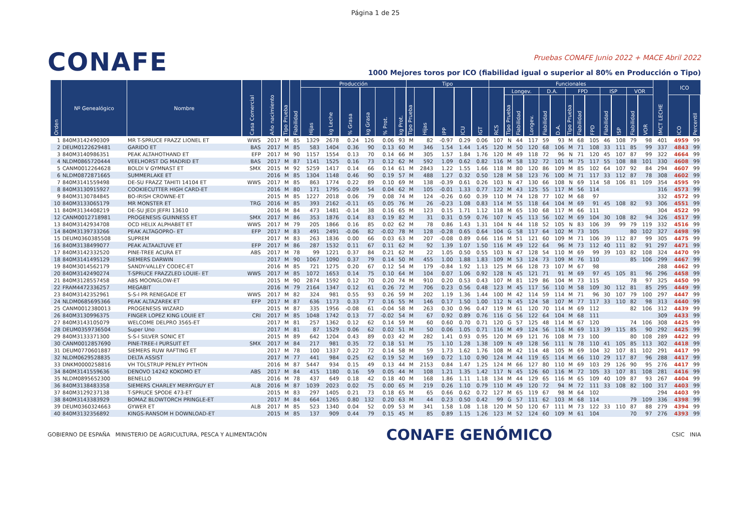Página 1 de 25
CONAFE
Pruebas CONAFE Junio 2022 + MACE Abril 2022
1000 Mejores toros por ICO (fiabilidad igual o superior al 80% en Producción o Tipo)
| Orden | Nº Genealógico | Nombre | Casa Comercial | Año nacimiento | Tipo Prueba | Fiabilidad | Producción | | | | | | Tipo | | | | | Funcionales | | | | | | | | | | | | | IMCT LECHE | ICO | |
| --- | --- | --- | --- | --- | --- | --- | --- | --- | --- | --- | --- | --- | --- | --- | --- | --- | --- | --- | --- | --- | --- | --- | --- | --- | --- | --- | --- | --- | --- | --- | --- | --- | --- |
| | | | | | | | Hijas | kg Leche | % Grasa | kg Grasa | % Prot. | kg Prot. | Tipo Prueba | Hijas | IPP | ICU | IGT | RCS | Longev. | | | D.A. | | FPD | | | ISP | | VOR | | | | |
| | | | | | | | | | | | | | | | | | | | Tipo Prueba | Fiabilidad | Longev. | Fiabilidad | D.A. | Tipo Prueba | Fiabilidad | FPD | Fiabilidad | ISP | Fiabilidad | VOR | | ICO | Percentil |
| 1 | 840M3142490309 | MR T-SPRUCE FRAZZ LIONEL ET | WWS | 2017 | M | 85 | 1329 | 2678 | 0.24 | 126 | 0.06 | 93 | M | 82 | -0.97 | 0.29 | 0.06 | 107 | N | 44 | 117 | 59 | 93 | M | 68 | 105 | 46 | 108 | 79 | 98 | 401 | 4959 | 99 |
| 2 | DEUM0122629481 | GARIDO ET | BAS | 2017 | M | 85 | 583 | 1404 | 0.36 | 90 | 0.13 | 60 | M | 346 | 1.54 | 1.44 | 1.45 | 120 | M | 50 | 120 | 68 | 106 | M | 71 | 108 | 33 | 111 | 85 | 99 | 337 | 4843 | 99 |
| 3 | 840M3140986351 | PEAK ALTAHOTHAND ET | EFP | 2017 | M | 90 | 1157 | 1554 | 0.13 | 70 | 0.14 | 66 | M | 305 | 1.57 | 1.84 | 1.76 | 120 | M | 49 | 118 | 72 | 96 | N | 71 | 120 | 45 | 107 | 87 | 99 | 322 | 4664 | 99 |
| 4 | NLDM0865720444 | VEELHORST DG MADRID ET | BAS | 2017 | M | 87 | 1141 | 1525 | 0.16 | 73 | 0.12 | 62 | M | 592 | 1.09 | 0.62 | 0.82 | 116 | M | 58 | 132 | 72 | 101 | M | 75 | 117 | 55 | 108 | 88 | 101 | 330 | 4608 | 99 |
| 5 | CANM0012264628 | BOLDI V GYMNAST ET | SMX | 2015 | M | 92 | 5259 | 1417 | 0.14 | 66 | 0.14 | 61 | M | 2843 | 1.22 | 1.55 | 1.66 | 118 | M | 80 | 120 | 86 | 109 | M | 85 | 102 | 64 | 107 | 92 | 84 | 294 | 4607 | 99 |
| 6 | NLDM0872871665 | SUMMERLAKE ET | | 2016 | M | 85 | 1304 | 1148 | 0.46 | 90 | 0.19 | 57 | M | 488 | 1.27 | 0.32 | 0.50 | 128 | M | 58 | 123 | 76 | 100 | M | 71 | 117 | 33 | 112 | 87 | 78 | 308 | 4602 | 99 |
| 7 | 840M3141559498 | DE-SU FRAZZ TAHITI 14104 ET | WWS | 2017 | M | 85 | 863 | 1774 | 0.22 | 89 | 0.10 | 69 | M | 138 | -0.39 | 0.61 | 0.26 | 103 | N | 47 | 130 | 66 | 108 | N | 69 | 114 | 58 | 106 | 81 | 109 | 354 | 4595 | 99 |
| 8 | 840M3130915927 | COOKIECUTTER HIGH CARD-ET | | 2016 | M | 80 | 171 | 1795 | -0.09 | 54 | 0.04 | 62 | M | 105 | -0.01 | 1.33 | 0.77 | 122 | M | 43 | 125 | 55 | 117 | M | 56 | 114 | | | | | 316 | 4573 | 99 |
| 9 | 840M3130784845 | BO-IRISH CROWNE-ET | | 2015 | M | 85 | 1227 | 2018 | 0.06 | 79 | 0.08 | 74 | M | 124 | -0.26 | 0.60 | 0.39 | 110 | M | 74 | 128 | 77 | 102 | M | 68 | 97 | | | | | 332 | 4572 | 99 |
| 10 | 840M3133065179 | MR MONSTER ET | TRG | 2016 | M | 85 | 393 | 2162 | -0.11 | 65 | 0.05 | 76 | M | 26 | -0.23 | 1.08 | 0.83 | 114 | M | 55 | 118 | 64 | 104 | M | 69 | 91 | 45 | 108 | 82 | 93 | 306 | 4551 | 99 |
| 11 | 840M3134408219 | DE-SU JEDI JEFRI 13610 | | 2016 | M | 84 | 473 | 1481 | -0.14 | 38 | 0.16 | 65 | M | 123 | 0.15 | 1.71 | 1.12 | 118 | M | 65 | 130 | 68 | 117 | M | 66 | 111 | | | | | 304 | 4522 | 99 |
| 12 | CANM0012718981 | PROGENESIS GUINNESS ET | SMX | 2017 | M | 86 | 353 | 1876 | 0.14 | 83 | 0.19 | 82 | M | 31 | 0.31 | 0.59 | 0.76 | 107 | N | 45 | 113 | 56 | 102 | M | 69 | 104 | 30 | 108 | 82 | 94 | 326 | 4517 | 99 |
| 13 | 840M3142934708 | OCD HELIX ALPHABET ET | WWS | 2017 | M | 79 | 205 | 1866 | 0.16 | 85 | 0.02 | 62 | M | 78 | 0.86 | 1.43 | 1.31 | 104 | N | 44 | 118 | 52 | 105 | N | 83 | 106 | 39 | 99 | 79 | 119 | 332 | 4516 | 99 |
| 14 | 840M3139733266 | PEAK ALTAGOPRO- ET | EFP | 2017 | M | 83 | 491 | 2491 | -0.06 | 82 | -0.02 | 78 | M | 128 | -0.28 | 0.65 | 0.64 | 104 | G | 58 | 117 | 64 | 102 | M | 73 | 105 | | | 80 | 102 | 327 | 4498 | 99 |
| 15 | DEUM0360385508 | SUPREM | | 2017 | M | 83 | 263 | 1836 | 0.00 | 66 | 0.03 | 63 | M | 207 | -0.08 | 0.89 | 0.66 | 116 | M | 51 | 121 | 60 | 109 | M | 71 | 106 | 39 | 112 | 87 | 99 | 305 | 4475 | 99 |
| 16 | 840M3138499077 | PEAK ALTAALTUVE ET | EFP | 2017 | M | 86 | 287 | 1532 | 0.11 | 67 | 0.11 | 62 | M | 92 | 1.39 | 1.07 | 1.50 | 116 | M | 49 | 122 | 64 | 96 | M | 73 | 112 | 40 | 111 | 82 | 91 | 297 | 4471 | 99 |
| 17 | 840M3142332520 | PINE-TREE ACURA ET | ABS | 2017 | M | 78 | 99 | 1221 | 0.37 | 84 | 0.21 | 62 | M | 22 | 1.05 | 0.50 | 0.55 | 103 | N | 47 | 128 | 54 | 110 | M | 69 | 99 | 39 | 103 | 82 | 108 | 324 | 4470 | 99 |
| 18 | 840M3141495129 | SIEMERS DARWIN | | 2017 | M | 90 | 1067 | 1090 | 0.37 | 79 | 0.14 | 50 | M | 455 | 1.00 | 1.88 | 1.83 | 109 | M | 53 | 124 | 73 | 109 | M | 76 | 110 | | | 85 | 106 | 299 | 4467 | 99 |
| 19 | 840M3014562179 | SANDY-VALLEY CODEC-ET | | 2016 | M | 85 | 721 | 1275 | 0.20 | 67 | 0.12 | 54 | M | 179 | -0.84 | 1.92 | 1.13 | 125 | M | 66 | 128 | 73 | 107 | M | 67 | 98 | | | | | 288 | 4462 | 99 |
| 20 | 840M3142490274 | T-SPRUCE FRAZZLED LOUIE- ET | WWS | 2017 | M | 85 | 1072 | 1653 | 0.14 | 75 | 0.10 | 64 | M | 104 | 0.07 | 1.06 | 0.92 | 128 | N | 45 | 121 | 71 | 91 | M | 69 | 97 | 45 | 105 | 81 | 96 | 296 | 4458 | 99 |
| 21 | 840M3128557458 | ABS MOONGLOW-ET | | 2015 | M | 90 | 2874 | 1592 | 0.12 | 70 | 0.20 | 74 | M | 910 | 0.20 | 0.53 | 0.43 | 107 | M | 81 | 129 | 86 | 104 | M | 73 | 115 | | | 78 | 97 | 325 | 4450 | 99 |
| 22 | FRAM4472336257 | MEGABIT | | 2016 | M | 79 | 2164 | 1347 | 0.12 | 61 | 0.26 | 72 | M | 706 | 0.23 | 0.56 | 0.48 | 123 | M | 45 | 117 | 56 | 110 | M | 58 | 109 | 30 | 112 | 81 | 85 | 295 | 4449 | 99 |
| 23 | 840M3142352961 | S-S-I PR RENEGADE ET | WWS | 2017 | M | 82 | 324 | 981 | 0.55 | 93 | 0.26 | 59 | M | 202 | 1.19 | 1.36 | 1.44 | 100 | M | 42 | 114 | 59 | 114 | M | 71 | 96 | 30 | 107 | 79 | 100 | 297 | 4447 | 99 |
| 24 | NLDM0685695366 | PEAK ALTAZAREK ET | EFP | 2017 | M | 87 | 636 | 1173 | 0.33 | 77 | 0.16 | 55 | M | 146 | 0.17 | 1.50 | 1.00 | 112 | N | 45 | 124 | 58 | 107 | M | 77 | 117 | 33 | 110 | 82 | 98 | 313 | 4440 | 99 |
| 25 | CANM0012380013 | PROGENESIS WIZARD | | 2015 | M | 87 | 335 | 1956 | -0.08 | 61 | -0.04 | 58 | M | 263 | 0.30 | 0.96 | 0.47 | 119 | M | 61 | 120 | 70 | 114 | M | 69 | 112 | | | 82 | 106 | 312 | 4439 | 99 |
| 26 | 840M3130996375 | FINGER LOPEZ KING LOUIE ET | CRI | 2017 | M | 85 | 1048 | 1742 | 0.13 | 77 | -0.02 | 54 | M | 67 | 0.92 | 0.89 | 0.76 | 116 | G | 56 | 122 | 64 | 104 | M | 68 | 111 | | | | | 309 | 4433 | 99 |
| 27 | 840M3143105079 | WELCOME DELPRO 3565-ET | | 2017 | M | 81 | 257 | 1362 | 0.12 | 62 | 0.14 | 59 | M | 60 | 0.60 | 0.70 | 0.71 | 120 | G | 57 | 125 | 48 | 114 | M | 67 | 120 | | | 74 | 106 | 308 | 4425 | 99 |
| 28 | DEUM0359736504 | Super Uno | | 2017 | M | 81 | 87 | 1529 | 0.06 | 62 | 0.02 | 51 | M | 50 | 0.06 | 1.05 | 0.71 | 116 | M | 49 | 124 | 56 | 116 | M | 69 | 113 | 39 | 115 | 85 | 90 | 292 | 4425 | 99 |
| 29 | 840M3133371300 | S-S-I SILVER SONIC ET | | 2015 | M | 89 | 642 | 1204 | 0.43 | 89 | 0.03 | 42 | M | 282 | 1.41 | 0.93 | 0.95 | 120 | M | 69 | 121 | 76 | 108 | M | 73 | 100 | | | 80 | 108 | 289 | 4422 | 99 |
| 30 | CANM0012857690 | PINE-TREE-I PURSUIT ET | SMX | 2017 | M | 84 | 217 | 981 | 0.35 | 72 | 0.18 | 51 | M | 75 | 1.10 | 1.28 | 1.38 | 109 | N | 49 | 128 | 56 | 111 | N | 78 | 110 | 41 | 105 | 85 | 113 | 302 | 4418 | 99 |
| 31 | DEUM0770601887 | SIEMERS RUW RAFTING ET | | 2017 | M | 78 | 100 | 1337 | 0.22 | 72 | 0.14 | 58 | M | 59 | 1.73 | 1.62 | 1.76 | 108 | M | 42 | 114 | 48 | 105 | M | 69 | 104 | 32 | 107 | 81 | 102 | 291 | 4417 | 99 |
| 32 | NLDM0629528835 | DELTA ASSIST | | 2017 | M | 77 | 441 | 984 | 0.25 | 62 | 0.19 | 52 | M | 169 | 0.72 | 1.10 | 0.90 | 124 | M | 44 | 119 | 65 | 114 | M | 66 | 110 | 29 | 117 | 87 | 96 | 288 | 4417 | 99 |
| 33 | DNKM0000258816 | VH TOLSTRUP PENLEY PYTHON | | 2016 | M | 87 | 5447 | 934 | 0.15 | 49 | 0.13 | 44 | M | 2153 | 0.84 | 1.47 | 1.25 | 124 | M | 66 | 127 | 80 | 110 | M | 69 | 103 | 29 | 126 | 90 | 95 | 276 | 4417 | 99 |
| 34 | 840M3141559636 | DENOVO 14242 KOKOMO ET | ABS | 2017 | M | 84 | 415 | 1180 | 0.16 | 59 | 0.05 | 44 | M | 108 | 1.21 | 1.35 | 1.42 | 117 | N | 45 | 126 | 60 | 116 | M | 72 | 105 | 33 | 107 | 81 | 108 | 281 | 4416 | 99 |
| 35 | NLDM0895652300 | BENELLO | | 2016 | M | 78 | 437 | 649 | 0.18 | 42 | 0.18 | 40 | M | 168 | 1.86 | 1.11 | 1.18 | 134 | M | 44 | 129 | 65 | 116 | M | 65 | 109 | 40 | 109 | 87 | 93 | 267 | 4404 | 99 |
| 36 | 840M3138483358 | SIEMERS CHARLEY MERRYGUY ET | ALB | 2016 | M | 87 | 1039 | 2023 | 0.02 | 75 | 0.00 | 65 | M | 219 | 0.26 | 1.10 | 0.79 | 110 | M | 49 | 120 | 72 | 94 | M | 72 | 111 | 33 | 108 | 82 | 100 | 317 | 4403 | 99 |
| 37 | 840M3129237138 | T-SPRUCE SPODE 473-ET | | 2015 | M | 83 | 297 | 1405 | 0.21 | 73 | 0.18 | 65 | M | 65 | 0.66 | 0.62 | 0.72 | 127 | M | 65 | 119 | 67 | 98 | M | 64 | 102 | | | | | 294 | 4403 | 99 |
| 38 | 840M3143383929 | BOMAZ BLOWTORCH PRINGLE-ET | | 2017 | M | 84 | 664 | 1265 | 0.80 | 132 | 0.20 | 63 | M | 44 | 0.23 | 0.50 | 0.42 | 99 | G | 57 | 111 | 62 | 103 | M | 68 | 114 | | | 79 | 109 | 336 | 4398 | 99 |
| 39 | DEUM0360324663 | GYWER ET | ALB | 2017 | M | 85 | 523 | 1340 | 0.04 | 52 | 0.09 | 53 | M | 341 | 1.58 | 1.08 | 1.18 | 120 | M | 50 | 120 | 67 | 111 | M | 73 | 122 | 33 | 110 | 87 | 88 | 279 | 4394 | 99 |
| 40 | 840M3132356892 | KINGS-RANSOM H DOWNLOAD-ET | | 2015 | M | 85 | 137 | 909 | 0.44 | 79 | 0.15 | 45 | M | 85 | 0.89 | 1.15 | 1.26 | 123 | M | 52 | 124 | 60 | 109 | M | 61 | 104 | | | 70 | 97 | 276 | 4393 | 99 |
GOBIERNO DE ESPAÑA MINISTERIO DE AGRICULTURA, PESCA Y ALIMENTACIÓN
CONAFE GENÓMICO
CSIC INIA